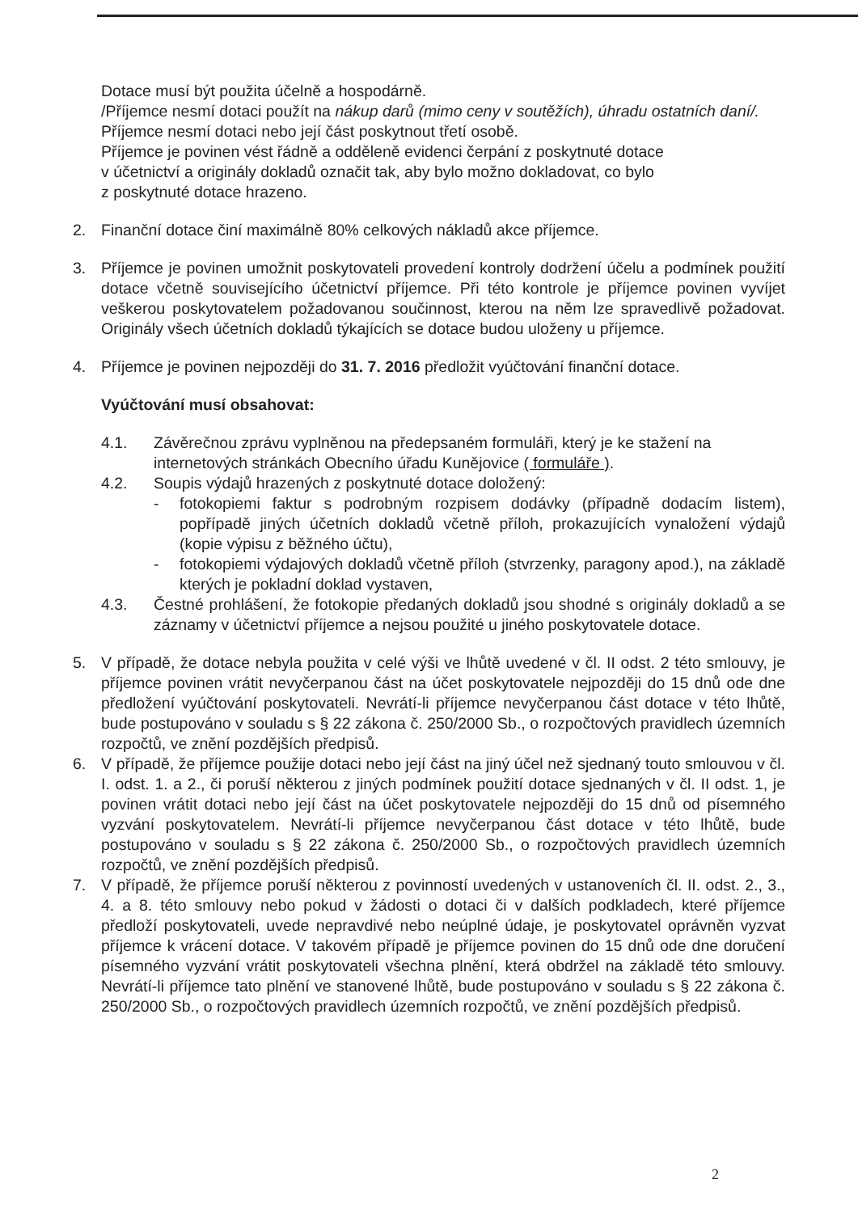Dotace musí být použita účelně a hospodárně.
/Příjemce nesmí dotaci použít na nákup darů (mimo ceny v soutěžích), úhradu ostatních daní/.
Příjemce nesmí dotaci nebo její část poskytnout třetí osobě.
Příjemce je povinen vést řádně a odděleně evidenci čerpání z poskytnuté dotace
v účetnictví a originály dokladů označit tak, aby bylo možno dokladovat, co bylo
z poskytnuté dotace hrazeno.
2. Finanční dotace činí maximálně 80% celkových nákladů akce příjemce.
3. Příjemce je povinen umožnit poskytovateli provedení kontroly dodržení účelu a podmínek použití dotace včetně souvisejícího účetnictví příjemce. Při této kontrole je příjemce povinen vyvíjet veškerou poskytovatelem požadovanou součinnost, kterou na něm lze spravedlivě požadovat. Originály všech účetních dokladů týkajících se dotace budou uloženy u příjemce.
4. Příjemce je povinen nejpozději do 31. 7. 2016 předložit vyúčtování finanční dotace.
Vyúčtování musí obsahovat:
4.1. Závěrečnou zprávu vyplněnou na předepsaném formuláři, který je ke stažení na internetových stránkách Obecního úřadu Kunějovice ( formuláře ).
4.2. Soupis výdajů hrazených z poskytnuté dotace doložený:
- fotokopiemi faktur s podrobným rozpisem dodávky (případně dodacím listem), popřípadě jiných účetních dokladů včetně příloh, prokazujících vynaložení výdajů (kopie výpisu z běžného účtu),
- fotokopiemi výdajových dokladů včetně příloh (stvrzenky, paragony apod.), na základě kterých je pokladní doklad vystaven,
4.3. Čestné prohlášení, že fotokopie předaných dokladů jsou shodné s originály dokladů a se záznamy v účetnictví příjemce a nejsou použité u jiného poskytovatele dotace.
5. V případě, že dotace nebyla použita v celé výši ve lhůtě uvedené v čl. II odst. 2 této smlouvy, je příjemce povinen vrátit nevyčerpanou část na účet poskytovatele nejpozději do 15 dnů ode dne předložení vyúčtování poskytovateli. Nevrátí-li příjemce nevyčerpanou část dotace v této lhůtě, bude postupováno v souladu s § 22 zákona č. 250/2000 Sb., o rozpočtových pravidlech územních rozpočtů, ve znění pozdějších předpisů.
6. V případě, že příjemce použije dotaci nebo její část na jiný účel než sjednaný touto smlouvou v čl. I. odst. 1. a 2., či poruší některou z jiných podmínek použití dotace sjednaných v čl. II odst. 1, je povinen vrátit dotaci nebo její část na účet poskytovatele nejpozději do 15 dnů od písemného vyzvání poskytovatelem. Nevrátí-li příjemce nevyčerpanou část dotace v této lhůtě, bude postupováno v souladu s § 22 zákona č. 250/2000 Sb., o rozpočtových pravidlech územních rozpočtů, ve znění pozdějších předpisů.
7. V případě, že příjemce poruší některou z povinností uvedených v ustanoveních čl. II. odst. 2., 3., 4. a 8. této smlouvy nebo pokud v žádosti o dotaci či v dalších podkladech, které příjemce předloží poskytovateli, uvede nepravdivé nebo neúplné údaje, je poskytovatel oprávněn vyzvat příjemce k vrácení dotace. V takovém případě je příjemce povinen do 15 dnů ode dne doručení písemného vyzvání vrátit poskytovateli všechna plnění, která obdržel na základě této smlouvy. Nevrátí-li příjemce tato plnění ve stanovené lhůtě, bude postupováno v souladu s § 22 zákona č. 250/2000 Sb., o rozpočtových pravidlech územních rozpočtů, ve znění pozdějších předpisů.
2